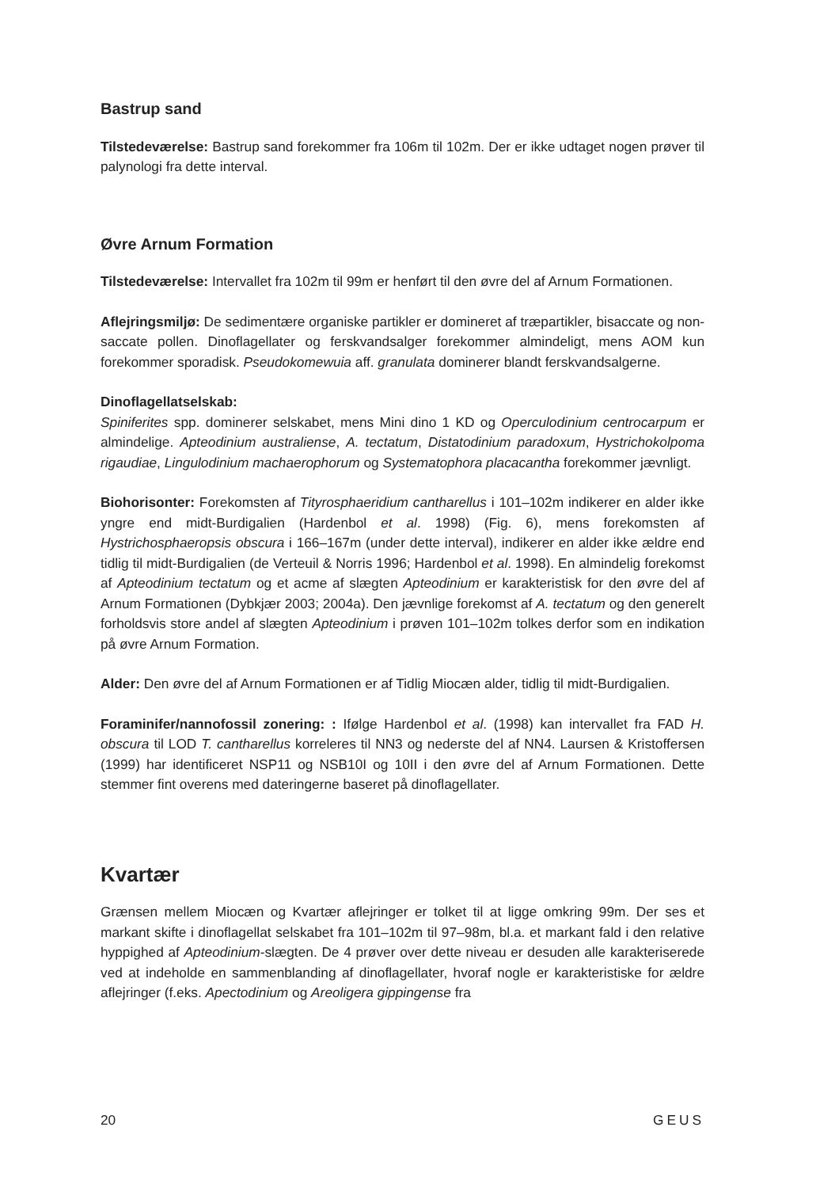Bastrup sand
Tilstedeværelse: Bastrup sand forekommer fra 106m til 102m. Der er ikke udtaget nogen prøver til palynologi fra dette interval.
Øvre Arnum Formation
Tilstedeværelse: Intervallet fra 102m til 99m er henført til den øvre del af Arnum Formationen.
Aflejringsmiljø: De sedimentære organiske partikler er domineret af træpartikler, bisaccate og non-saccate pollen. Dinoflagellater og ferskvandsalger forekommer almindeligt, mens AOM kun forekommer sporadisk. Pseudokomewuia aff. granulata dominerer blandt ferskvandsalgerne.
Dinoflagellatselskab:
Spiniferites spp. dominerer selskabet, mens Mini dino 1 KD og Operculodinium centrocarpum er almindelige. Apteodinium australiense, A. tectatum, Distatodinium paradoxum, Hystrichokolpoma rigaudiae, Lingulodinium machaerophorum og Systematophora placacantha forekommer jævnligt.
Biohorisonter: Forekomsten af Tityrosphaeridium cantharellus i 101–102m indikerer en alder ikke yngre end midt-Burdigalien (Hardenbol et al. 1998) (Fig. 6), mens forekomsten af Hystrichosphaeropsis obscura i 166–167m (under dette interval), indikerer en alder ikke ældre end tidlig til midt-Burdigalien (de Verteuil & Norris 1996; Hardenbol et al. 1998). En almindelig forekomst af Apteodinium tectatum og et acme af slægten Apteodinium er karakteristisk for den øvre del af Arnum Formationen (Dybkjær 2003; 2004a). Den jævnlige forekomst af A. tectatum og den generelt forholdsvis store andel af slægten Apteodinium i prøven 101–102m tolkes derfor som en indikation på øvre Arnum Formation.
Alder: Den øvre del af Arnum Formationen er af Tidlig Miocæn alder, tidlig til midt-Burdigalien.
Foraminifer/nannofossil zonering: : Ifølge Hardenbol et al. (1998) kan intervallet fra FAD H. obscura til LOD T. cantharellus korreleres til NN3 og nederste del af NN4. Laursen & Kristoffersen (1999) har identificeret NSP11 og NSB10I og 10II i den øvre del af Arnum Formationen. Dette stemmer fint overens med dateringerne baseret på dinoflagellater.
Kvartær
Grænsen mellem Miocæn og Kvartær aflejringer er tolket til at ligge omkring 99m. Der ses et markant skifte i dinoflagellat selskabet fra 101–102m til 97–98m, bl.a. et markant fald i den relative hyppighed af Apteodinium-slægten. De 4 prøver over dette niveau er desuden alle karakteriserede ved at indeholde en sammenblanding af dinoflagellater, hvoraf nogle er karakteristiske for ældre aflejringer (f.eks. Apectodinium og Areoligera gippingense fra
20 GEUS